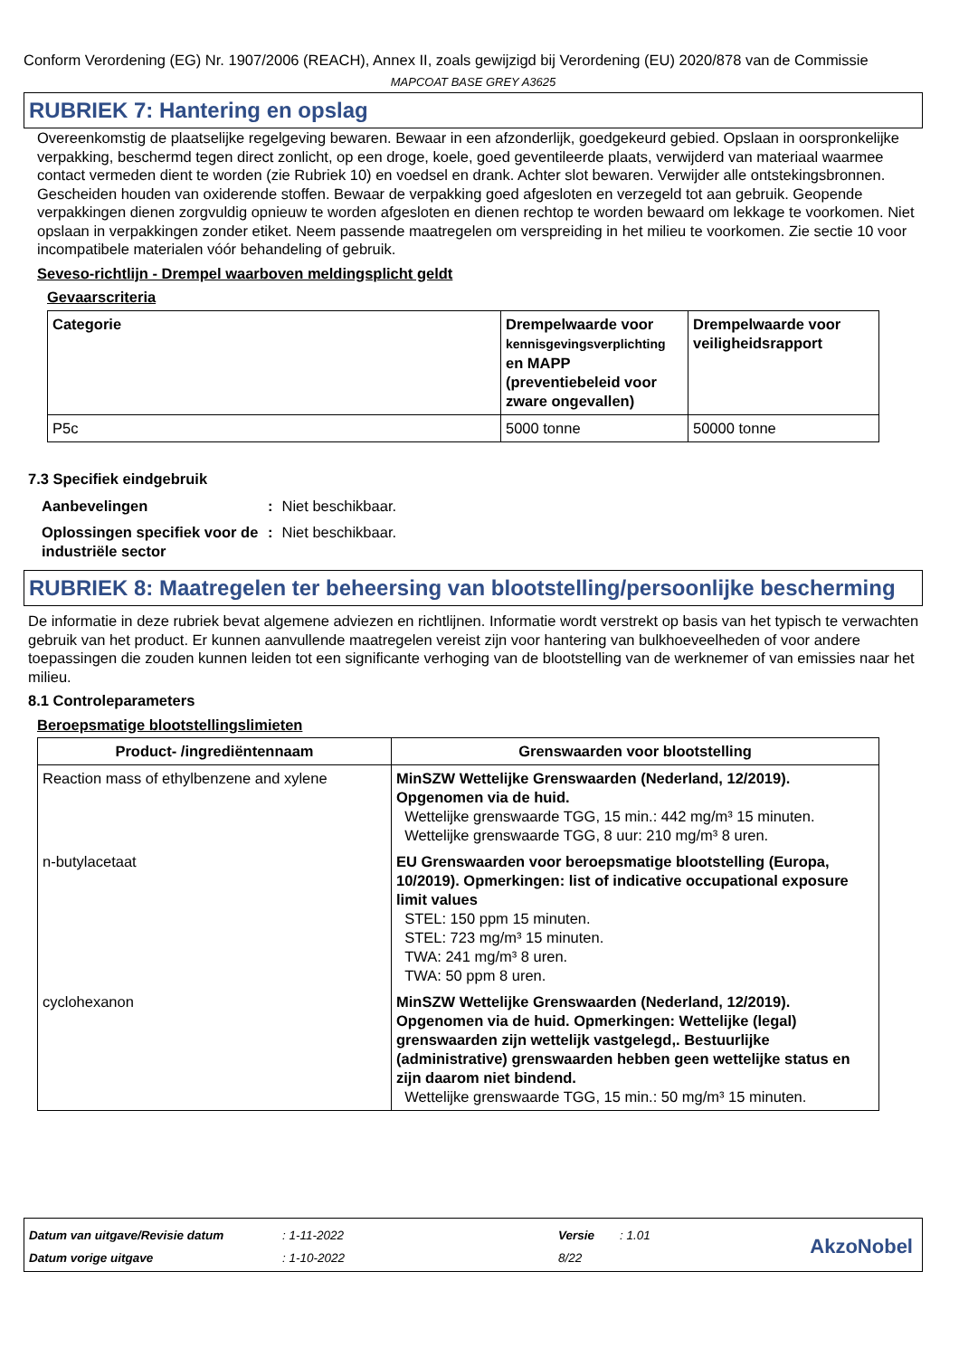Conform Verordening (EG) Nr. 1907/2006 (REACH), Annex II, zoals gewijzigd bij Verordening (EU) 2020/878 van de Commissie
MAPCOAT BASE GREY A3625
RUBRIEK 7: Hantering en opslag
Overeenkomstig de plaatselijke regelgeving bewaren. Bewaar in een afzonderlijk, goedgekeurd gebied. Opslaan in oorspronkelijke verpakking, beschermd tegen direct zonlicht, op een droge, koele, goed geventileerde plaats, verwijderd van materiaal waarmee contact vermeden dient te worden (zie Rubriek 10) en voedsel en drank. Achter slot bewaren. Verwijder alle ontstekingsbronnen. Gescheiden houden van oxiderende stoffen. Bewaar de verpakking goed afgesloten en verzegeld tot aan gebruik. Geopende verpakkingen dienen zorgvuldig opnieuw te worden afgesloten en dienen rechtop te worden bewaard om lekkage te voorkomen. Niet opslaan in verpakkingen zonder etiket. Neem passende maatregelen om verspreiding in het milieu te voorkomen. Zie sectie 10 voor incompatibele materialen vóór behandeling of gebruik.
Seveso-richtlijn - Drempel waarboven meldingsplicht geldt
Gevaarscriteria
| Categorie | Drempelwaarde voor kennisgevingsverplichting en MAPP (preventiebeleid voor zware ongevallen) | Drempelwaarde voor veiligheidsrapport |
| --- | --- | --- |
| P5c | 5000 tonne | 50000 tonne |
7.3 Specifiek eindgebruik
| Aanbevelingen | : | Niet beschikbaar. |
| Oplossingen specifiek voor de industriële sector | : | Niet beschikbaar. |
RUBRIEK 8: Maatregelen ter beheersing van blootstelling/persoonlijke bescherming
De informatie in deze rubriek bevat algemene adviezen en richtlijnen. Informatie wordt verstrekt op basis van het typisch te verwachten gebruik van het product. Er kunnen aanvullende maatregelen vereist zijn voor hantering van bulkhoeveelheden of voor andere toepassingen die zouden kunnen leiden tot een significante verhoging van de blootstelling van de werknemer of van emissies naar het milieu.
8.1 Controleparameters
Beroepsmatige blootstellingslimieten
| Product- /ingrediëntennaam | Grenswaarden voor blootstelling |
| --- | --- |
| Reaction mass of ethylbenzene and xylene | MinSZW Wettelijke Grenswaarden (Nederland, 12/2019). Opgenomen via de huid. Wettelijke grenswaarde TGG, 15 min.: 442 mg/m³ 15 minuten. Wettelijke grenswaarde TGG, 8 uur: 210 mg/m³ 8 uren. |
| n-butylacetaat | EU Grenswaarden voor beroepsmatige blootstelling (Europa, 10/2019). Opmerkingen: list of indicative occupational exposure limit values STEL: 150 ppm 15 minuten. STEL: 723 mg/m³ 15 minuten. TWA: 241 mg/m³ 8 uren. TWA: 50 ppm 8 uren. |
| cyclohexanon | MinSZW Wettelijke Grenswaarden (Nederland, 12/2019). Opgenomen via de huid. Opmerkingen: Wettelijke (legal) grenswaarden zijn wettelijk vastgelegd,. Bestuurlijke (administrative) grenswaarden hebben geen wettelijke status en zijn daarom niet bindend. Wettelijke grenswaarde TGG, 15 min.: 50 mg/m³ 15 minuten. |
| Datum van uitgave/Revisie datum | : 1-11-2022 | Versie | : 1.01 |
| Datum vorige uitgave | : 1-10-2022 | 8/22 | |
AkzoNobel